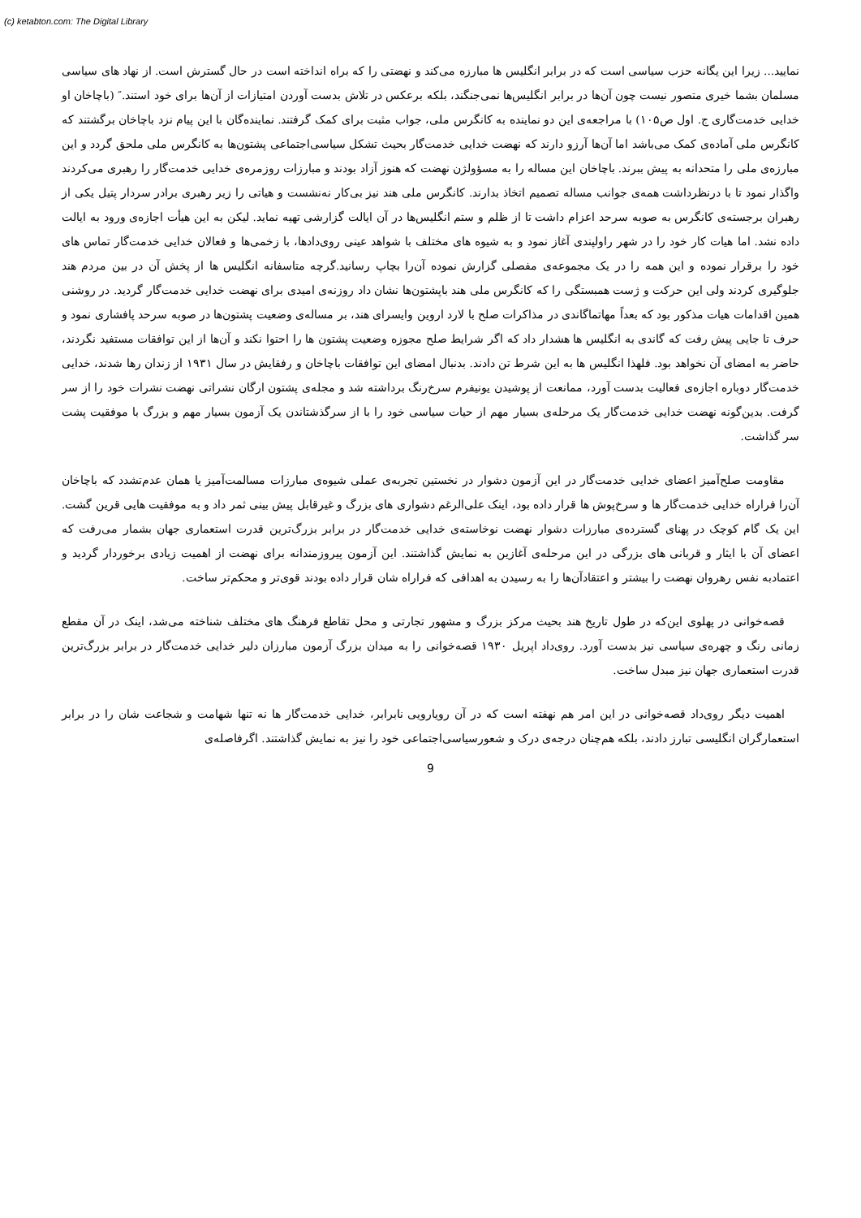(c) ketabton.com: The Digital Library
نماييد... زيرا اين يگانه حزب سياسی است که در برابر انگليس ها مبارزه می‌کند و نهضتی را که براه انداخته است در حال گسترش است. از نهاد های سياسی مسلمان بشما خيری متصور نيست چون آن‌ها در برابر انگليس‌ها نمی‌جنگند، بلکه برعکس در تلاش بدست آوردن امتيازات از آن‌ها برای خود استند.″ (باچاخان او خدايی خدمت‌گاری ج. اول ص۱۰۵) با مراجعه‌ی اين دو نماينده به کانگرس ملی، جواب مثبت برای کمک گرفتند. نماينده‌گان با اين پيام نزد باچاخان برگشتند که کانگرس ملی آماده‌ی کمک می‌باشد اما آن‌ها آرزو دارند که نهضت خدايی خدمت‌گار بحيث تشکل سياسی‌اجتماعی پشتون‌ها به کانگرس ملی ملحق گردد و اين مبارزه‌ی ملی را متحدانه به پيش ببرند. باچاخان اين مساله را به مسؤولژن نهضت که هنوز آزاد بودند و مبارزات روزمره‌ی خدايی خدمت‌گار را رهبری می‌کردند واگذار نمود تا با درنظرداشت همه‌ی جوانب مساله تصميم اتخاذ بدارند. کانگرس ملی هند نيز بی‌کار نه‌نشست و هياتی را زير رهبری برادر سردار پتيل يکی از رهبران برجسته‌ی کانگرس به صوبه سرحد اعزام داشت تا از ظلم و ستم انگليس‌ها در آن ايالت گزارشی تهيه نمايد. ليکن به اين هيأت اجازه‌ی ورود به ايالت داده نشد. اما هيات کار خود را در شهر راولپندی آغاز نمود و به شيوه های مختلف با شواهد عينی روی‌دادها، با زخمی‌ها و فعالان خدايی خدمت‌گار تماس های خود را برقرار نموده و اين همه را در يک مجموعه‌ی مفصلی گزارش نموده آن‌را بچاپ رسانيد.گرچه متاسفانه انگليس ها از پخش آن در بين مردم هند جلوگيری کردند ولی اين حرکت و ژست همبستگی را که کانگرس ملی هند باپشتون‌ها نشان داد روزنه‌ی اميدی برای نهضت خدايی خدمت‌گار گرديد. در روشنی همين اقدامات هيات مذکور بود که بعداً مهاتماگاندی در مذاکرات صلح با لارد اروين وايسرای هند، بر مساله‌ی وضعيت پشتون‌ها در صوبه سرحد پافشاری نمود و حرف تا جايی پيش رفت که گاندی به انگليس ها هشدار داد که اگر شرايط صلح مجوزه وضعيت پشتون ها را احتوا نکند و آن‌ها از اين توافقات مستفيد نگردند، حاضر به امضای آن نخواهد بود. فلهذا انگليس ها به اين شرط تن دادند. بدنبال امضای اين توافقات باچاخان و رفقايش در سال ۱۹۳۱ از زندان رها شدند، خدايی خدمت‌گار دوباره اجازه‌ی فعاليت بدست آورد، ممانعت از پوشيدن يونيفرم سرخ‌رنگ برداشته شد و مجله‌ی پشتون ارگان نشراتی نهضت نشرات خود را از سر گرفت. بدين‌گونه نهضت خدايی خدمت‌گار يک مرحله‌ی بسيار مهم از حيات سياسی خود را با از سرگذشتاندن يک آزمون بسيار مهم و بزرگ با موفقيت پشت سر گذاشت.
مقاومت صلح‌آميز اعضای خدايی خدمت‌گار در اين آزمون دشوار در نخستين تجربه‌ی عملی شيوه‌ی مبارزات مسالمت‌آميز يا همان عدم‌تشدد که باچاخان آن‌را فراراه خدايی خدمت‌گار ها و سرخ‌پوش ها قرار داده بود، اينک علی‌الرغم دشواری های بزرگ و غيرقابل پيش بينی ثمر داد و به موفقيت هايی قرين گشت. اين يک گام کوچک در پهنای گسترده‌ی مبارزات دشوار نهضت نوخاسته‌ی خدايی خدمت‌گار در برابر بزرگ‌ترين قدرت استعماری جهان بشمار می‌رفت که اعضای آن با ايثار و قربانی های بزرگی در اين مرحله‌ی آغازين به نمايش گذاشتند. اين آزمون پيروزمندانه برای نهضت از اهميت زيادی برخوردار گرديد و اعتمادبه نفس رهروان نهضت را بيشتر و اعتقادآن‌ها را به رسيدن به اهدافی که فراراه شان قرار داده بودند قوی‌تر و محکم‌تر ساخت.
قصه‌خوانی در پهلوی اين‌که در طول تاريخ هند بحيث مرکز بزرگ و مشهور تجارتی و محل تقاطع فرهنگ های مختلف شناخته می‌شد، اينک در آن مقطع زمانی رنگ و چهره‌ی سياسی نيز بدست آورد. روی‌داد اپريل ۱۹۳۰ قصه‌خوانی را به ميدان بزرگ آزمون مبارزان دلير خدايی خدمت‌گار در برابر بزرگ‌ترين قدرت استعماری جهان نيز مبدل ساخت.
اهميت ديگر روی‌داد قصه‌خوانی در اين امر هم نهفته است که در آن رويارويی نابرابر، خدايی خدمت‌گار ها نه تنها شهامت و شجاعت شان را در برابر استعمارگران انگليسی تبارز دادند، بلکه هم‌چنان درجه‌ی درک و شعورسياسی‌اجتماعی خود را نيز به نمايش گذاشتند. اگرفاصله‌ی
9